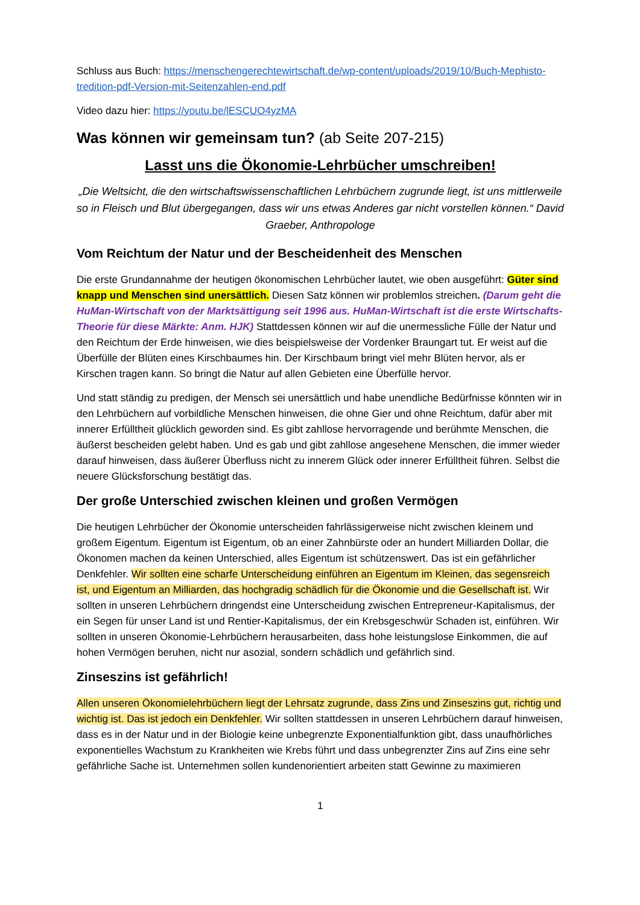Schluss aus Buch: https://menschengerechtewirtschaft.de/wp-content/uploads/2019/10/Buch-Mephisto-tredition-pdf-Version-mit-Seitenzahlen-end.pdf
Video dazu hier: https://youtu.be/lESCUO4yzMA
Was können wir gemeinsam tun? (ab Seite 207-215)
Lasst uns die Ökonomie-Lehrbücher umschreiben!
„Die Weltsicht, die den wirtschaftswissenschaftlichen Lehrbüchern zugrunde liegt, ist uns mittlerweile so in Fleisch und Blut übergegangen, dass wir uns etwas Anderes gar nicht vorstellen können.“ David Graeber, Anthropologe
Vom Reichtum der Natur und der Bescheidenheit des Menschen
Die erste Grundannahme der heutigen ökonomischen Lehrbücher lautet, wie oben ausgeführt: Güter sind knapp und Menschen sind unersättlich. Diesen Satz können wir problemlos streichen. (Darum geht die HuMan-Wirtschaft von der Marktsättigung seit 1996 aus. HuMan-Wirtschaft ist die erste Wirtschafts-Theorie für diese Märkte: Anm. HJK) Stattdessen können wir auf die unermessliche Fülle der Natur und den Reichtum der Erde hinweisen, wie dies beispielsweise der Vordenker Braungart tut. Er weist auf die Überfülle der Blüten eines Kirschbaumes hin. Der Kirschbaum bringt viel mehr Blüten hervor, als er Kirschen tragen kann. So bringt die Natur auf allen Gebieten eine Überfülle hervor.
Und statt ständig zu predigen, der Mensch sei unersättlich und habe unendliche Bedürfnisse könnten wir in den Lehrbüchern auf vorbildliche Menschen hinweisen, die ohne Gier und ohne Reichtum, dafür aber mit innerer Erfülltheit glücklich geworden sind. Es gibt zahllose hervorragende und berühmte Menschen, die äußerst bescheiden gelebt haben. Und es gab und gibt zahllose angesehene Menschen, die immer wieder darauf hinweisen, dass äußerer Überfluss nicht zu innerem Glück oder innerer Erfülltheit führen. Selbst die neuere Glücksforschung bestätigt das.
Der große Unterschied zwischen kleinen und großen Vermögen
Die heutigen Lehrbücher der Ökonomie unterscheiden fahrlässigerweise nicht zwischen kleinem und großem Eigentum. Eigentum ist Eigentum, ob an einer Zahnbürste oder an hundert Milliarden Dollar, die Ökonomen machen da keinen Unterschied, alles Eigentum ist schützenswert. Das ist ein gefährlicher Denkfehler. Wir sollten eine scharfe Unterscheidung einführen an Eigentum im Kleinen, das segensreich ist, und Eigentum an Milliarden, das hochgradig schädlich für die Ökonomie und die Gesellschaft ist. Wir sollten in unseren Lehrbüchern dringendst eine Unterscheidung zwischen Entrepreneur-Kapitalismus, der ein Segen für unser Land ist und Rentier-Kapitalismus, der ein Krebsgeschwür Schaden ist, einführen. Wir sollten in unseren Ökonomie-Lehrbüchern herausarbeiten, dass hohe leistungslose Einkommen, die auf hohen Vermögen beruhen, nicht nur asozial, sondern schädlich und gefährlich sind.
Zinseszins ist gefährlich!
Allen unseren Ökonomielehrbüchern liegt der Lehrsatz zugrunde, dass Zins und Zinseszins gut, richtig und wichtig ist. Das ist jedoch ein Denkfehler. Wir sollten stattdessen in unseren Lehrbüchern darauf hinweisen, dass es in der Natur und in der Biologie keine unbegrenzte Exponentialfunktion gibt, dass unaufhörliches exponentielles Wachstum zu Krankheiten wie Krebs führt und dass unbegrenzter Zins auf Zins eine sehr gefährliche Sache ist. Unternehmen sollen kundenorientiert arbeiten statt Gewinne zu maximieren
1